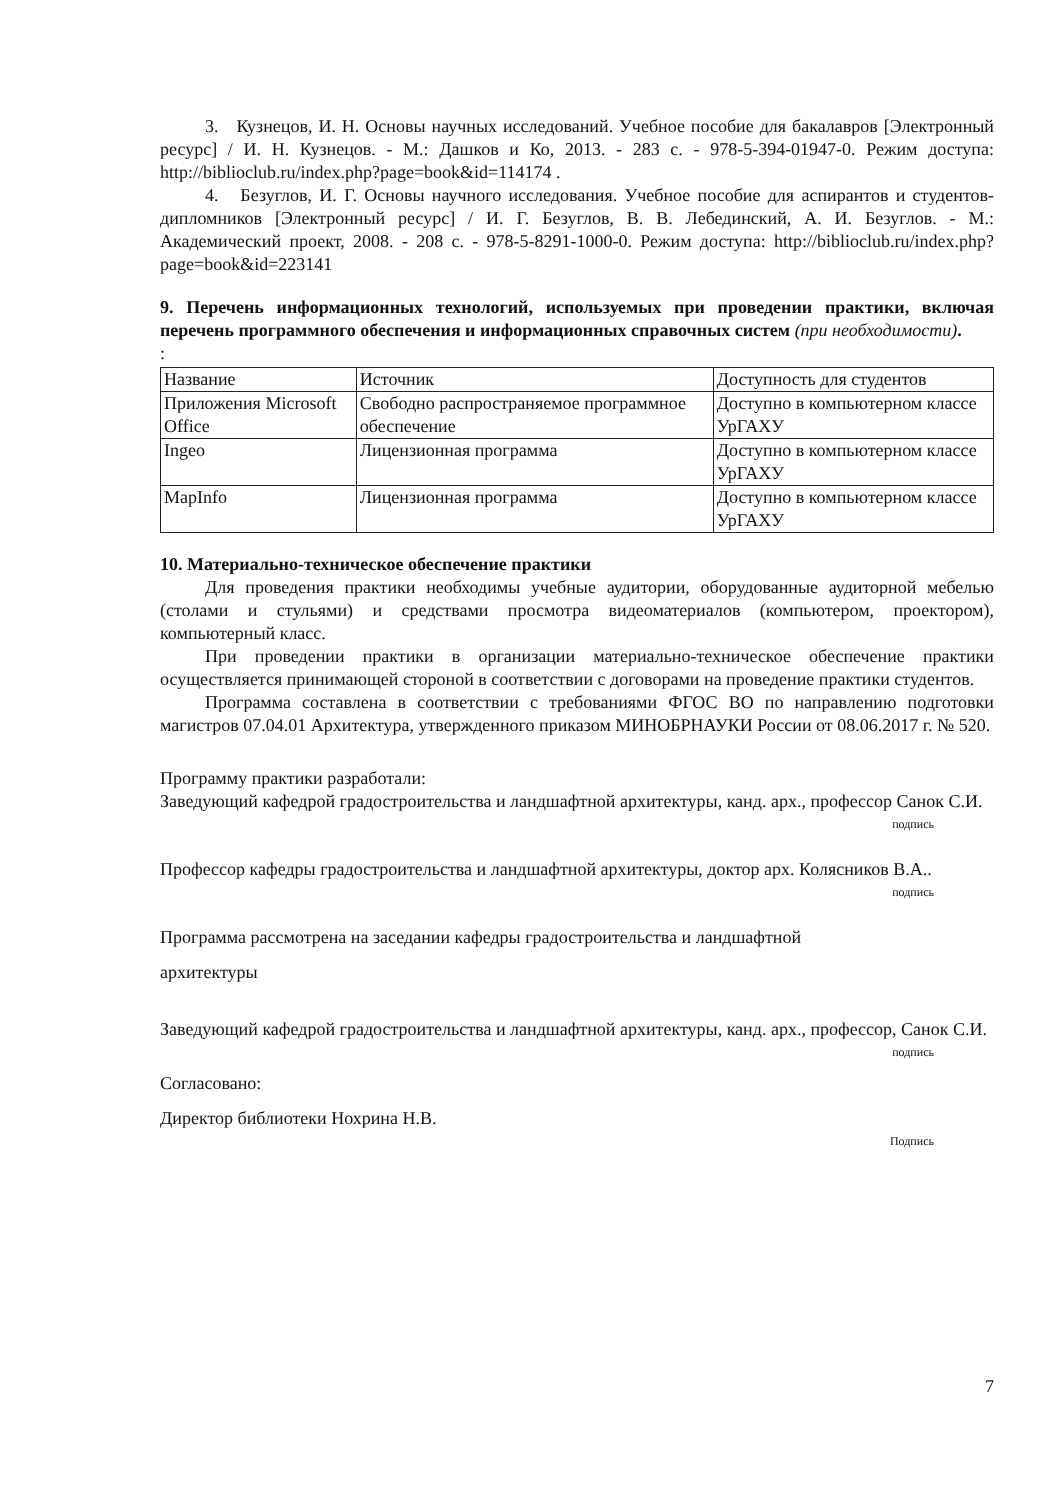3. Кузнецов, И. Н. Основы научных исследований. Учебное пособие для бакалавров [Электронный ресурс] / И. Н. Кузнецов. - М.: Дашков и Ко, 2013. - 283 с. - 978-5-394-01947-0. Режим доступа: http://biblioclub.ru/index.php?page=book&id=114174 .
4. Безуглов, И. Г. Основы научного исследования. Учебное пособие для аспирантов и студентов-дипломников [Электронный ресурс] / И. Г. Безуглов, В. В. Лебединский, А. И. Безуглов. - М.: Академический проект, 2008. - 208 с. - 978-5-8291-1000-0. Режим доступа: http://biblioclub.ru/index.php?page=book&id=223141
9. Перечень информационных технологий, используемых при проведении практики, включая перечень программного обеспечения и информационных справочных систем (при необходимости).
:
| Название | Источник | Доступность для студентов |
| Приложения Microsoft Office | Свободно распространяемое программное обеспечение | Доступно в компьютерном классе УрГАХУ |
| Ingeo | Лицензионная программа | Доступно в компьютерном классе УрГАХУ |
| MapInfo | Лицензионная программа | Доступно в компьютерном классе УрГАХУ |
10. Материально-техническое обеспечение практики
Для проведения практики необходимы учебные аудитории, оборудованные аудиторной мебелью (столами и стульями) и средствами просмотра видеоматериалов (компьютером, проектором), компьютерный класс.
При проведении практики в организации материально-техническое обеспечение практики осуществляется принимающей стороной в соответствии с договорами на проведение практики студентов.
Программа составлена в соответствии с требованиями ФГОС ВО по направлению подготовки магистров 07.04.01 Архитектура, утвержденного приказом МИНОБРНАУКИ России от 08.06.2017 г. № 520.
Программу практики разработали:
Заведующий кафедрой градостроительства и ландшафтной архитектуры, канд. арх., профессор Санок С.И.
подпись
Профессор кафедры градостроительства и ландшафтной архитектуры, доктор арх. Колясников В.А..
подпись
Программа рассмотрена на заседании кафедры градостроительства и ландшафтной
архитектуры
Заведующий кафедрой градостроительства и ландшафтной архитектуры, канд. арх., профессор, Санок С.И.
подпись
Согласовано:
Директор библиотеки Нохрина Н.В.
Подпись
7